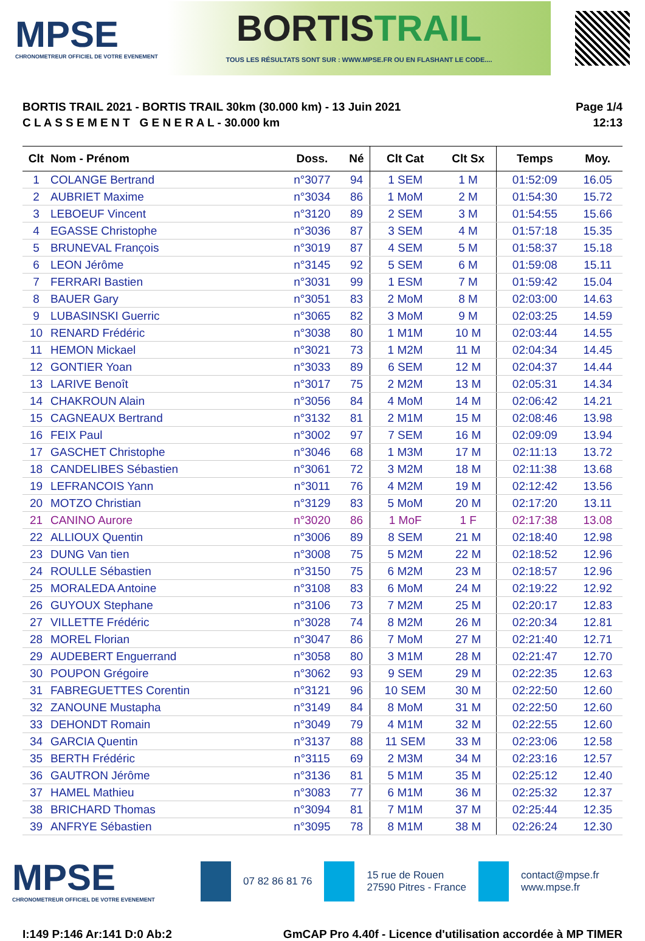MPSE
CHRONOMETREUR OFFICIEL DE VOTRE EVENEMENT
BORTISTRAIL
TOUS LES RÉSULTATS SONT SUR : WWW.MPSE.FR OU EN FLASHANT LE CODE....
BORTIS TRAIL 2021 - BORTIS TRAIL 30km (30.000 km) - 13 Juin 2021
C L A S S E M E N T G E N E R A L - 30.000 km
Page 1/4
12:13
| Clt | Nom - Prénom | Doss. | Né | Clt Cat | Clt Sx | Temps | Moy. |
| --- | --- | --- | --- | --- | --- | --- | --- |
| 1 | COLANGE Bertrand | n°3077 | 94 | 1 SEM | 1 M | 01:52:09 | 16.05 |
| 2 | AUBRIET Maxime | n°3034 | 86 | 1 MoM | 2 M | 01:54:30 | 15.72 |
| 3 | LEBOEUF Vincent | n°3120 | 89 | 2 SEM | 3 M | 01:54:55 | 15.66 |
| 4 | EGASSE Christophe | n°3036 | 87 | 3 SEM | 4 M | 01:57:18 | 15.35 |
| 5 | BRUNEVAL François | n°3019 | 87 | 4 SEM | 5 M | 01:58:37 | 15.18 |
| 6 | LEON Jérôme | n°3145 | 92 | 5 SEM | 6 M | 01:59:08 | 15.11 |
| 7 | FERRARI Bastien | n°3031 | 99 | 1 ESM | 7 M | 01:59:42 | 15.04 |
| 8 | BAUER Gary | n°3051 | 83 | 2 MoM | 8 M | 02:03:00 | 14.63 |
| 9 | LUBASINSKI Guerric | n°3065 | 82 | 3 MoM | 9 M | 02:03:25 | 14.59 |
| 10 | RENARD Frédéric | n°3038 | 80 | 1 M1M | 10 M | 02:03:44 | 14.55 |
| 11 | HEMON Mickael | n°3021 | 73 | 1 M2M | 11 M | 02:04:34 | 14.45 |
| 12 | GONTIER Yoan | n°3033 | 89 | 6 SEM | 12 M | 02:04:37 | 14.44 |
| 13 | LARIVE Benoît | n°3017 | 75 | 2 M2M | 13 M | 02:05:31 | 14.34 |
| 14 | CHAKROUN Alain | n°3056 | 84 | 4 MoM | 14 M | 02:06:42 | 14.21 |
| 15 | CAGNEAUX Bertrand | n°3132 | 81 | 2 M1M | 15 M | 02:08:46 | 13.98 |
| 16 | FEIX Paul | n°3002 | 97 | 7 SEM | 16 M | 02:09:09 | 13.94 |
| 17 | GASCHET Christophe | n°3046 | 68 | 1 M3M | 17 M | 02:11:13 | 13.72 |
| 18 | CANDELIBES Sébastien | n°3061 | 72 | 3 M2M | 18 M | 02:11:38 | 13.68 |
| 19 | LEFRANCOIS Yann | n°3011 | 76 | 4 M2M | 19 M | 02:12:42 | 13.56 |
| 20 | MOTZO Christian | n°3129 | 83 | 5 MoM | 20 M | 02:17:20 | 13.11 |
| 21 | CANINO Aurore | n°3020 | 86 | 1 MoF | 1 F | 02:17:38 | 13.08 |
| 22 | ALLIOUX Quentin | n°3006 | 89 | 8 SEM | 21 M | 02:18:40 | 12.98 |
| 23 | DUNG Van tien | n°3008 | 75 | 5 M2M | 22 M | 02:18:52 | 12.96 |
| 24 | ROULLE Sébastien | n°3150 | 75 | 6 M2M | 23 M | 02:18:57 | 12.96 |
| 25 | MORALEDA Antoine | n°3108 | 83 | 6 MoM | 24 M | 02:19:22 | 12.92 |
| 26 | GUYOUX Stephane | n°3106 | 73 | 7 M2M | 25 M | 02:20:17 | 12.83 |
| 27 | VILLETTE Frédéric | n°3028 | 74 | 8 M2M | 26 M | 02:20:34 | 12.81 |
| 28 | MOREL Florian | n°3047 | 86 | 7 MoM | 27 M | 02:21:40 | 12.71 |
| 29 | AUDEBERT Enguerrand | n°3058 | 80 | 3 M1M | 28 M | 02:21:47 | 12.70 |
| 30 | POUPON Grégoire | n°3062 | 93 | 9 SEM | 29 M | 02:22:35 | 12.63 |
| 31 | FABREGUETTES Corentin | n°3121 | 96 | 10 SEM | 30 M | 02:22:50 | 12.60 |
| 32 | ZANOUNE Mustapha | n°3149 | 84 | 8 MoM | 31 M | 02:22:50 | 12.60 |
| 33 | DEHONDT Romain | n°3049 | 79 | 4 M1M | 32 M | 02:22:55 | 12.60 |
| 34 | GARCIA Quentin | n°3137 | 88 | 11 SEM | 33 M | 02:23:06 | 12.58 |
| 35 | BERTH Frédéric | n°3115 | 69 | 2 M3M | 34 M | 02:23:16 | 12.57 |
| 36 | GAUTRON Jérôme | n°3136 | 81 | 5 M1M | 35 M | 02:25:12 | 12.40 |
| 37 | HAMEL Mathieu | n°3083 | 77 | 6 M1M | 36 M | 02:25:32 | 12.37 |
| 38 | BRICHARD Thomas | n°3094 | 81 | 7 M1M | 37 M | 02:25:44 | 12.35 |
| 39 | ANFRYE Sébastien | n°3095 | 78 | 8 M1M | 38 M | 02:26:24 | 12.30 |
MPSE
CHRONOMETREUR OFFICIEL DE VOTRE EVENEMENT
07 82 86 81 76
15 rue de Rouen
27590 Pitres - France
contact@mpse.fr
www.mpse.fr
I:149 P:146 Ar:141 D:0 Ab:2 GmCAP Pro 4.40f - Licence d'utilisation accordée à MP TIMER